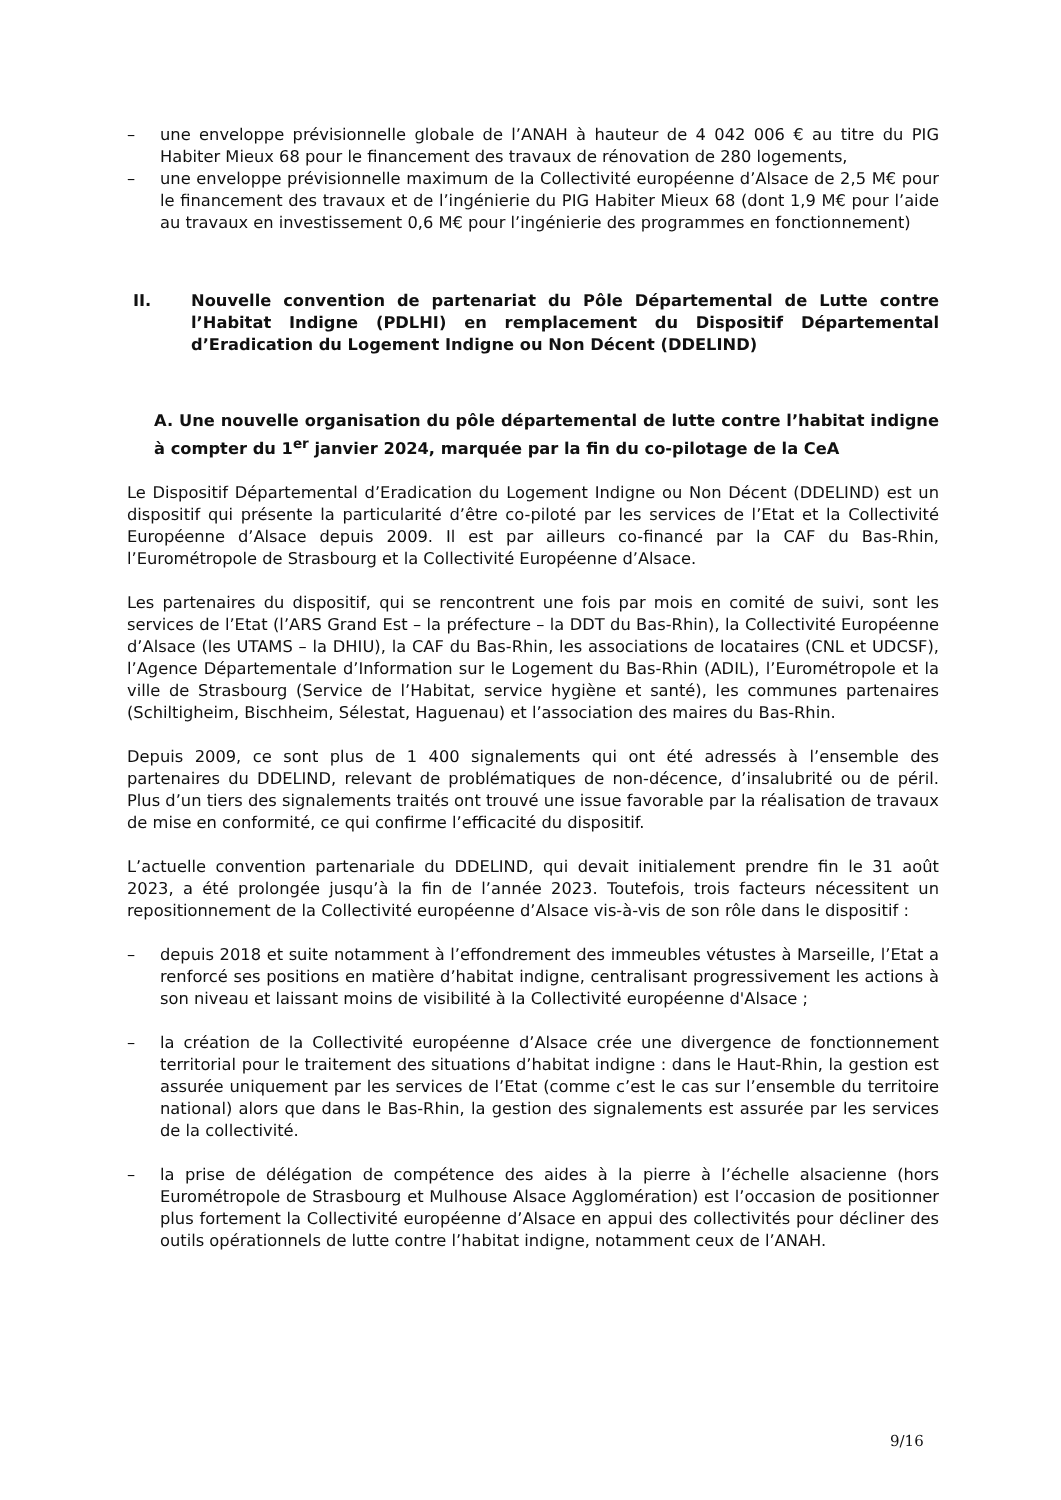– une enveloppe prévisionnelle globale de l’ANAH à hauteur de 4 042 006 € au titre du PIG Habiter Mieux 68 pour le financement des travaux de rénovation de 280 logements,
– une enveloppe prévisionnelle maximum de la Collectivité européenne d’Alsace de 2,5 M€ pour le financement des travaux et de l’ingénierie du PIG Habiter Mieux 68 (dont 1,9 M€ pour l’aide au travaux en investissement 0,6 M€ pour l’ingénierie des programmes en fonctionnement)
II. Nouvelle convention de partenariat du Pôle Départemental de Lutte contre l’Habitat Indigne (PDLHI) en remplacement du Dispositif Départemental d’Eradication du Logement Indigne ou Non Décent (DDELIND)
A. Une nouvelle organisation du pôle départemental de lutte contre l’habitat indigne à compter du 1<sup>er</sup> janvier 2024, marquée par la fin du co-pilotage de la CeA
Le Dispositif Départemental d’Eradication du Logement Indigne ou Non Décent (DDELIND) est un dispositif qui présente la particularité d’être co-piloté par les services de l’Etat et la Collectivité Européenne d’Alsace depuis 2009. Il est par ailleurs co-financé par la CAF du Bas-Rhin, l’Eurométropole de Strasbourg et la Collectivité Européenne d’Alsace.
Les partenaires du dispositif, qui se rencontrent une fois par mois en comité de suivi, sont les services de l’Etat (l’ARS Grand Est – la préfecture – la DDT du Bas-Rhin), la Collectivité Européenne d’Alsace (les UTAMS – la DHIU), la CAF du Bas-Rhin, les associations de locataires (CNL et UDCSF), l’Agence Départementale d’Information sur le Logement du Bas-Rhin (ADIL), l’Eurométropole et la ville de Strasbourg (Service de l’Habitat, service hygiène et santé), les communes partenaires (Schiltigheim, Bischheim, Sélestat, Haguenau) et l’association des maires du Bas-Rhin.
Depuis 2009, ce sont plus de 1 400 signalements qui ont été adressés à l’ensemble des partenaires du DDELIND, relevant de problématiques de non-décence, d’insalubrité ou de péril. Plus d’un tiers des signalements traités ont trouvé une issue favorable par la réalisation de travaux de mise en conformité, ce qui confirme l’efficacité du dispositif.
L’actuelle convention partenariale du DDELIND, qui devait initialement prendre fin le 31 août 2023, a été prolongée jusqu’à la fin de l’année 2023. Toutefois, trois facteurs nécessitent un repositionnement de la Collectivité européenne d’Alsace vis-à-vis de son rôle dans le dispositif :
– depuis 2018 et suite notamment à l’effondrement des immeubles vétustes à Marseille, l’Etat a renforcé ses positions en matière d’habitat indigne, centralisant progressivement les actions à son niveau et laissant moins de visibilité à la Collectivité européenne d'Alsace ;
– la création de la Collectivité européenne d’Alsace crée une divergence de fonctionnement territorial pour le traitement des situations d’habitat indigne : dans le Haut-Rhin, la gestion est assurée uniquement par les services de l’Etat (comme c’est le cas sur l’ensemble du territoire national) alors que dans le Bas-Rhin, la gestion des signalements est assurée par les services de la collectivité.
– la prise de délégation de compétence des aides à la pierre à l’échelle alsacienne (hors Eurométropole de Strasbourg et Mulhouse Alsace Agglomération) est l’occasion de positionner plus fortement la Collectivité européenne d’Alsace en appui des collectivités pour décliner des outils opérationnels de lutte contre l’habitat indigne, notamment ceux de l’ANAH.
9/16